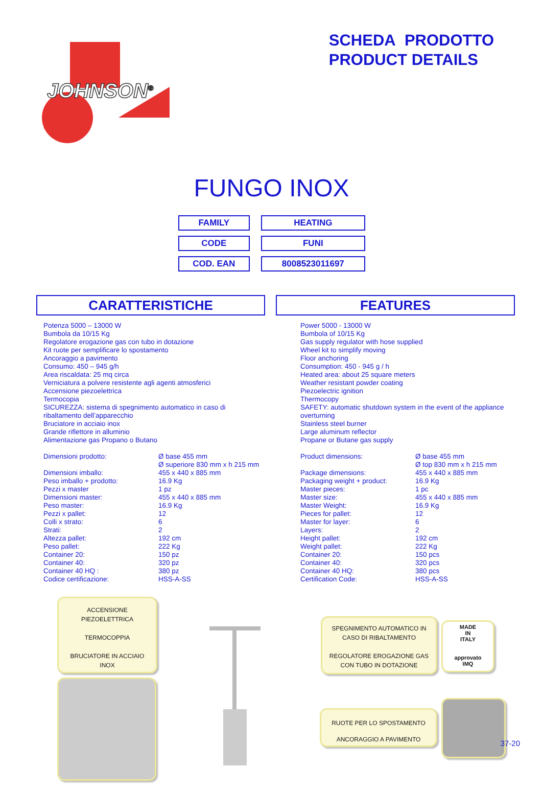JOHNSON<sup>®</sup>
SCHEDA PRODOTTO
PRODUCT DETAILS
FUNGO INOX
| FAMILY | HEATING |
| CODE | FUNI |
| COD. EAN | 8008523011697 |
CARATTERISTICHE
Potenza 5000 – 13000 W
Bumbola da 10/15 Kg
Regolatore erogazione gas con tubo in dotazione
Kit ruote per semplificare lo spostamento
Ancoraggio a pavimento
Consumo: 450 – 945 g/h
Area riscaldata: 25 mq circa
Verniciatura a polvere resistente agli agenti atmosferici
Accensione piezoelettrica
Termocopia
SICUREZZA: sistema di spegnimento automatico in caso di ribaltamento dell’apparecchio
Bruciatore in acciaio inox
Grande riflettore in alluminio
Alimentazione gas Propano o Butano
| Dimensioni prodotto: | Ø base 455 mm Ø superiore 830 mm x h 215 mm |
| Dimensioni imballo: | 455 x 440 x 885 mm |
| Peso imballo + prodotto: | 16.9 Kg |
| Pezzi x master | 1 pz |
| Dimensioni master: | 455 x 440 x 885 mm |
| Peso master: | 16.9 Kg |
| Pezzi x pallet: | 12 |
| Colli x strato: | 6 |
| Strati: | 2 |
| Altezza pallet: | 192 cm |
| Peso pallet: | 222 Kg |
| Container 20: | 150 pz |
| Container 40: | 320 pz |
| Container 40 HQ : | 380 pz |
| Codice certificazione: | HSS-A-SS |
FEATURES
Power 5000 - 13000 W
Bumbola of 10/15 Kg
Gas supply regulator with hose supplied
Wheel kit to simplify moving
Floor anchoring
Consumption: 450 - 945 g / h
Heated area: about 25 square meters
Weather resistant powder coating
Piezoelectric ignition
Thermocopy
SAFETY: automatic shutdown system in the event of the appliance overturning
Stainless steel burner
Large aluminum reflector
Propane or Butane gas supply
| Product dimensions: | Ø base 455 mm Ø top 830 mm x h 215 mm |
| Package dimensions: | 455 x 440 x 885 mm |
| Packaging weight + product: | 16.9 Kg |
| Master pieces: | 1 pc |
| Master size: | 455 x 440 x 885 mm |
| Master Weight: | 16.9 Kg |
| Pieces for pallet: | 12 |
| Master for layer: | 6 |
| Layers: | 2 |
| Height pallet: | 192 cm |
| Weight pallet: | 222 Kg |
| Container 20: | 150 pcs |
| Container 40: | 320 pcs |
| Container 40 HQ: | 380 pcs |
| Certification Code: | HSS-A-SS |
ACCENSIONE
PIEZOELETTRICA
TERMOCOPPIA
BRUCIATORE IN ACCIAIO
INOX
SPEGNIMENTO AUTOMATICO IN
CASO DI RIBALTAMENTO
REGOLATORE EROGAZIONE GAS
CON TUBO IN DOTAZIONE
MADE
IN
ITALY
approvato
IMQ
RUOTE PER LO SPOSTAMENTO
ANCORAGGIO A PAVIMENTO
37-20